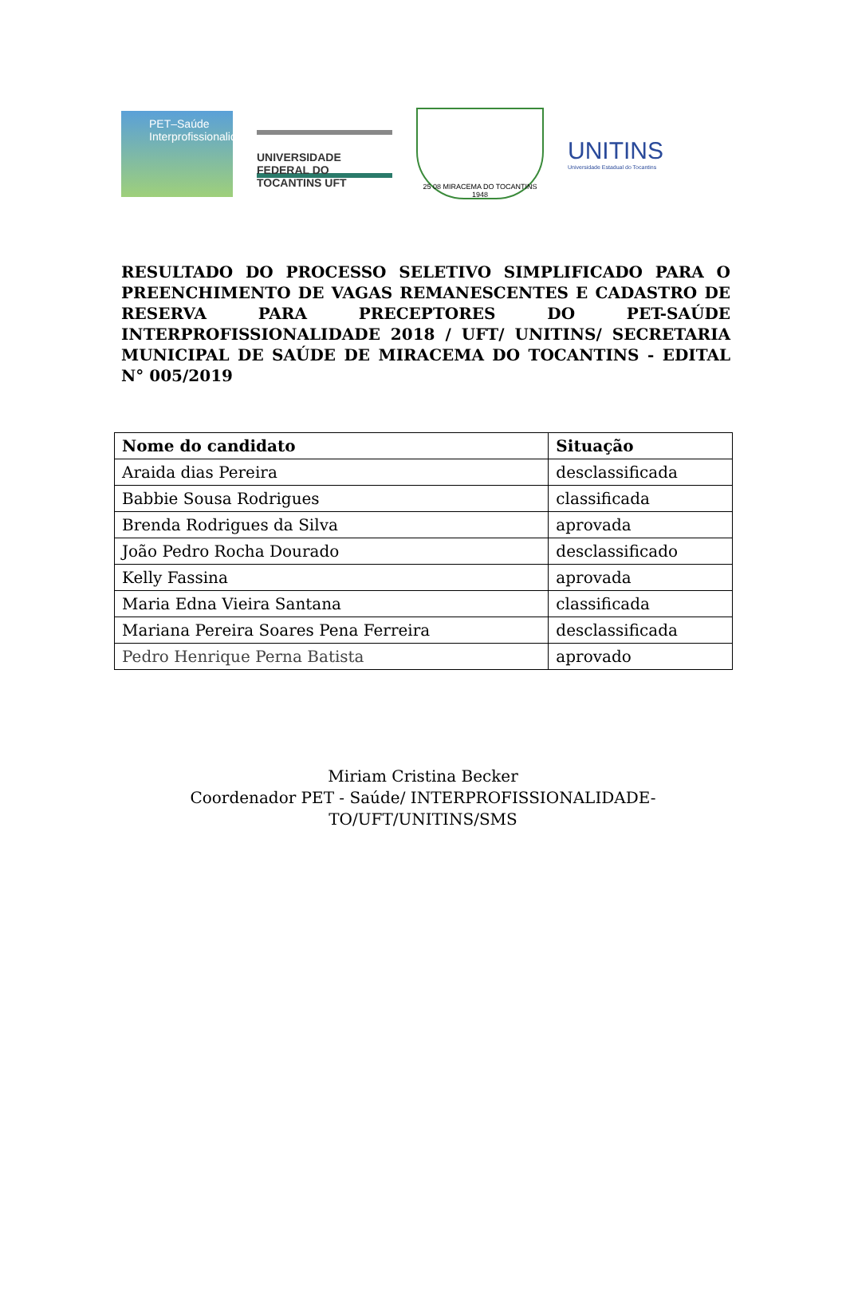PET–Saúde
Interprofissionalidade
UNIVERSIDADE FEDERAL DO TOCANTINS UFT
25 08 MIRACEMA DO TOCANTINS 1948
UNITINS
Universidade Estadual do Tocantins
RESULTADO DO PROCESSO SELETIVO SIMPLIFICADO PARA O PREENCHIMENTO DE VAGAS REMANESCENTES E CADASTRO DE RESERVA PARA PRECEPTORES DO PET-SAÚDE INTERPROFISSIONALIDADE 2018 / UFT/ UNITINS/ SECRETARIA MUNICIPAL DE SAÚDE DE MIRACEMA DO TOCANTINS - EDITAL N° 005/2019
| Nome do candidato | Situação |
| --- | --- |
| Araida dias Pereira | desclassificada |
| Babbie Sousa Rodrigues | classificada |
| Brenda Rodrigues da Silva | aprovada |
| João Pedro Rocha Dourado | desclassificado |
| Kelly Fassina | aprovada |
| Maria Edna Vieira Santana | classificada |
| Mariana Pereira Soares Pena Ferreira | desclassificada |
| Pedro Henrique Perna Batista | aprovado |
Miriam Cristina Becker
Coordenador PET - Saúde/ INTERPROFISSIONALIDADE-
TO/UFT/UNITINS/SMS